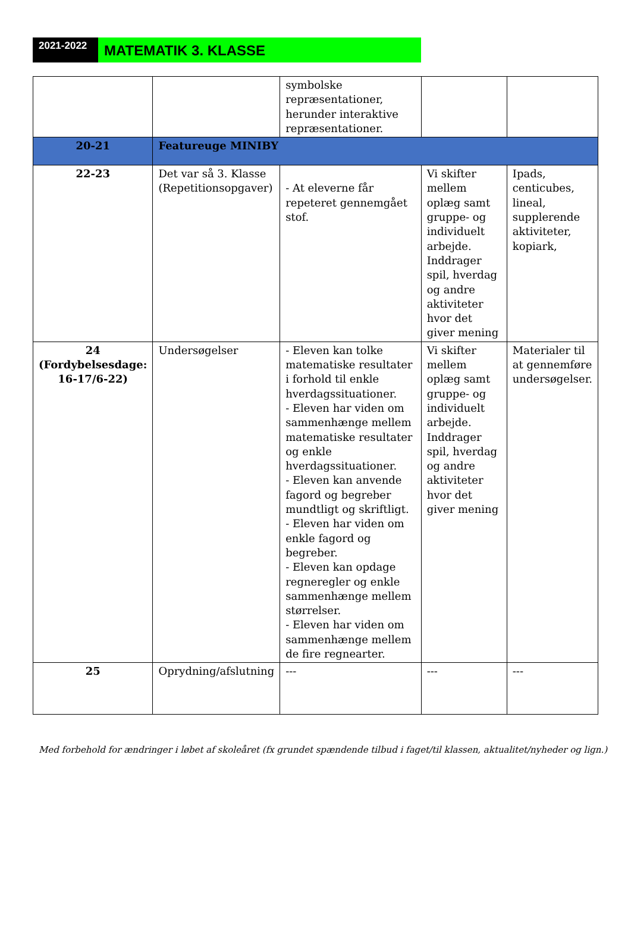2021-2022
MATEMATIK 3. KLASSE
| | | symbolske repræsentationer, herunder interaktive repræsentationer. | | |
| 20-21 | Featureuge MINIBY | | | |
| 22-23 | Det var så 3. Klasse (Repetitionsopgaver) | - At eleverne får repeteret gennemgået stof. | Vi skifter mellem oplæg samt gruppe- og individuelt arbejde. Inddrager spil, hverdag og andre aktiviteter hvor det giver mening | Ipads, centicubes, lineal, supplerende aktiviteter, kopiark, |
| 24 (Fordybelsesdage: 16-17/6-22) | Undersøgelser | - Eleven kan tolke matematiske resultater i forhold til enkle hverdagssituationer. - Eleven har viden om sammenhænge mellem matematiske resultater og enkle hverdagssituationer. - Eleven kan anvende fagord og begreber mundtligt og skriftligt. - Eleven har viden om enkle fagord og begreber. - Eleven kan opdage regneregler og enkle sammenhænge mellem størrelser. - Eleven har viden om sammenhænge mellem de fire regnearter. | Vi skifter mellem oplæg samt gruppe- og individuelt arbejde. Inddrager spil, hverdag og andre aktiviteter hvor det giver mening | Materialer til at gennemføre undersøgelser. |
| 25 | Oprydning/afslutning | --- | --- | --- |
Med forbehold for ændringer i løbet af skoleåret (fx grundet spændende tilbud i faget/til klassen, aktualitet/nyheder og lign.)